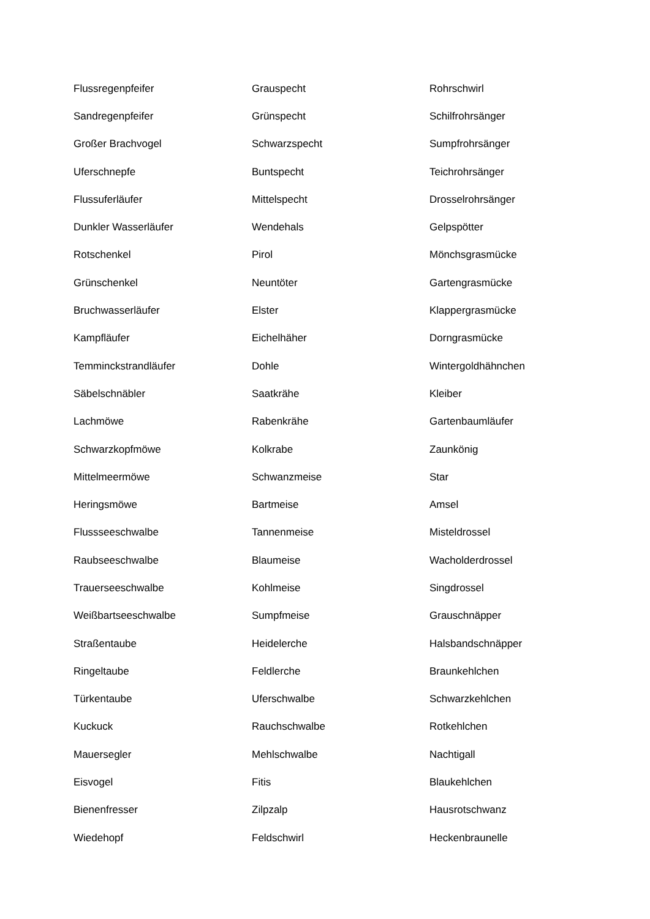| Flussregenpfeifer | Grauspecht | Rohrschwirl |
| Sandregenpfeifer | Grünspecht | Schilfrohrsänger |
| Großer Brachvogel | Schwarzspecht | Sumpfrohrsänger |
| Uferschnepfe | Buntspecht | Teichrohrsänger |
| Flussuferläufer | Mittelspecht | Drosselrohrsänger |
| Dunkler Wasserläufer | Wendehals | Gelpspötter |
| Rotschenkel | Pirol | Mönchsgrasmücke |
| Grünschenkel | Neuntöter | Gartengrasmücke |
| Bruchwasserläufer | Elster | Klappergrasmücke |
| Kampfläufer | Eichelhäher | Dorngrasmücke |
| Temminckstrandläufer | Dohle | Wintergoldhähnchen |
| Säbelschnäbler | Saatkrähe | Kleiber |
| Lachmöwe | Rabenkrähe | Gartenbaumläufer |
| Schwarzkopfmöwe | Kolkrabe | Zaunkönig |
| Mittelmeermöwe | Schwanzmeise | Star |
| Heringsmöwe | Bartmeise | Amsel |
| Flussseeschwalbe | Tannenmeise | Misteldrossel |
| Raubseeschwalbe | Blaumeise | Wacholderdrossel |
| Trauerseeschwalbe | Kohlmeise | Singdrossel |
| Weißbartseeschwalbe | Sumpfmeise | Grauschnäpper |
| Straßentaube | Heidelerche | Halsbandschnäpper |
| Ringeltaube | Feldlerche | Braunkehlchen |
| Türkentaube | Uferschwalbe | Schwarzkehlchen |
| Kuckuck | Rauchschwalbe | Rotkehlchen |
| Mauersegler | Mehlschwalbe | Nachtigall |
| Eisvogel | Fitis | Blaukehlchen |
| Bienenfresser | Zilpzalp | Hausrotschwanz |
| Wiedehopf | Feldschwirl | Heckenbraunelle |